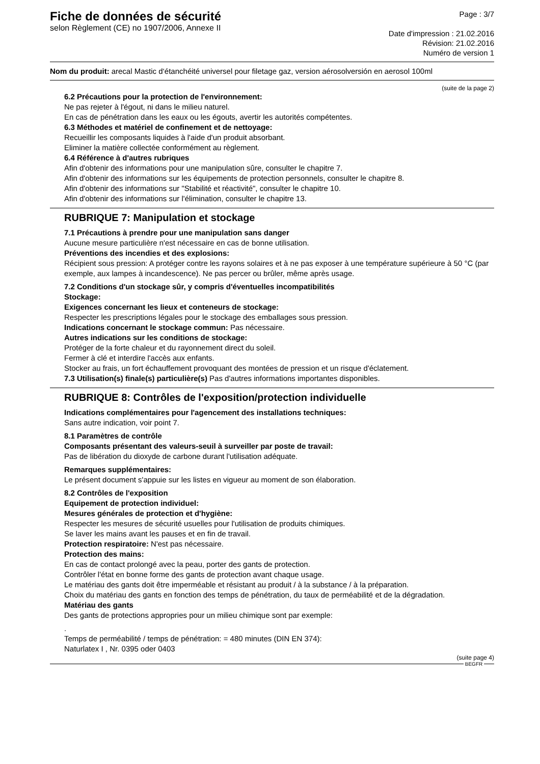Fiche de données de sécurité
selon Règlement (CE) no 1907/2006, Annexe II
Page : 3/7
Date d'impression : 21.02.2016
Révision: 21.02.2016
Numéro de version 1
Nom du produit: arecal Mastic d‘étanchéité universel pour filetage gaz, version aérosolversión en aerosol 100ml
(suite de la page 2)
6.2 Précautions pour la protection de l'environnement:
Ne pas rejeter à l'égout, ni dans le milieu naturel.
En cas de pénétration dans les eaux ou les égouts, avertir les autorités compétentes.
6.3 Méthodes et matériel de confinement et de nettoyage:
Recueillir les composants liquides à l'aide d'un produit absorbant.
Eliminer la matière collectée conformément au règlement.
6.4 Référence à d'autres rubriques
Afin d'obtenir des informations pour une manipulation sûre, consulter le chapitre 7.
Afin d'obtenir des informations sur les équipements de protection personnels, consulter le chapitre 8.
Afin d'obtenir des informations sur "Stabilité et réactivité", consulter le chapitre 10.
Afin d'obtenir des informations sur l'élimination, consulter le chapitre 13.
RUBRIQUE 7: Manipulation et stockage
7.1 Précautions à prendre pour une manipulation sans danger
Aucune mesure particulière n'est nécessaire en cas de bonne utilisation.
Préventions des incendies et des explosions:
Récipient sous pression: A protéger contre les rayons solaires et à ne pas exposer à une température supérieure à 50 °C (par exemple, aux lampes à incandescence). Ne pas percer ou brûler, même après usage.
7.2 Conditions d'un stockage sûr, y compris d'éventuelles incompatibilités
Stockage:
Exigences concernant les lieux et conteneurs de stockage:
Respecter les prescriptions légales pour le stockage des emballages sous pression.
Indications concernant le stockage commun: Pas nécessaire.
Autres indications sur les conditions de stockage:
Protéger de la forte chaleur et du rayonnement direct du soleil.
Fermer à clé et interdire l'accès aux enfants.
Stocker au frais, un fort échauffement provoquant des montées de pression et un risque d'éclatement.
7.3 Utilisation(s) finale(s) particulière(s) Pas d'autres informations importantes disponibles.
RUBRIQUE 8: Contrôles de l'exposition/protection individuelle
Indications complémentaires pour l'agencement des installations techniques:
Sans autre indication, voir point 7.
8.1 Paramètres de contrôle
Composants présentant des valeurs-seuil à surveiller par poste de travail:
Pas de libération du dioxyde de carbone durant l'utilisation adéquate.
Remarques supplémentaires:
Le présent document s'appuie sur les listes en vigueur au moment de son élaboration.
8.2 Contrôles de l'exposition
Equipement de protection individuel:
Mesures générales de protection et d'hygiène:
Respecter les mesures de sécurité usuelles pour l'utilisation de produits chimiques.
Se laver les mains avant les pauses et en fin de travail.
Protection respiratoire: N'est pas nécessaire.
Protection des mains:
En cas de contact prolongé avec la peau, porter des gants de protection.
Contrôler l'état en bonne forme des gants de protection avant chaque usage.
Le matériau des gants doit être imperméable et résistant au produit / à la substance / à la préparation.
Choix du matériau des gants en fonction des temps de pénétration, du taux de perméabilité et de la dégradation.
Matériau des gants
Des gants de protections appropries pour un milieu chimique sont par exemple:
.
Temps de perméabilité / temps de pénétration: = 480 minutes (DIN EN 374):
Naturlatex I , Nr. 0395 oder 0403
(suite page 4)
BEGFR